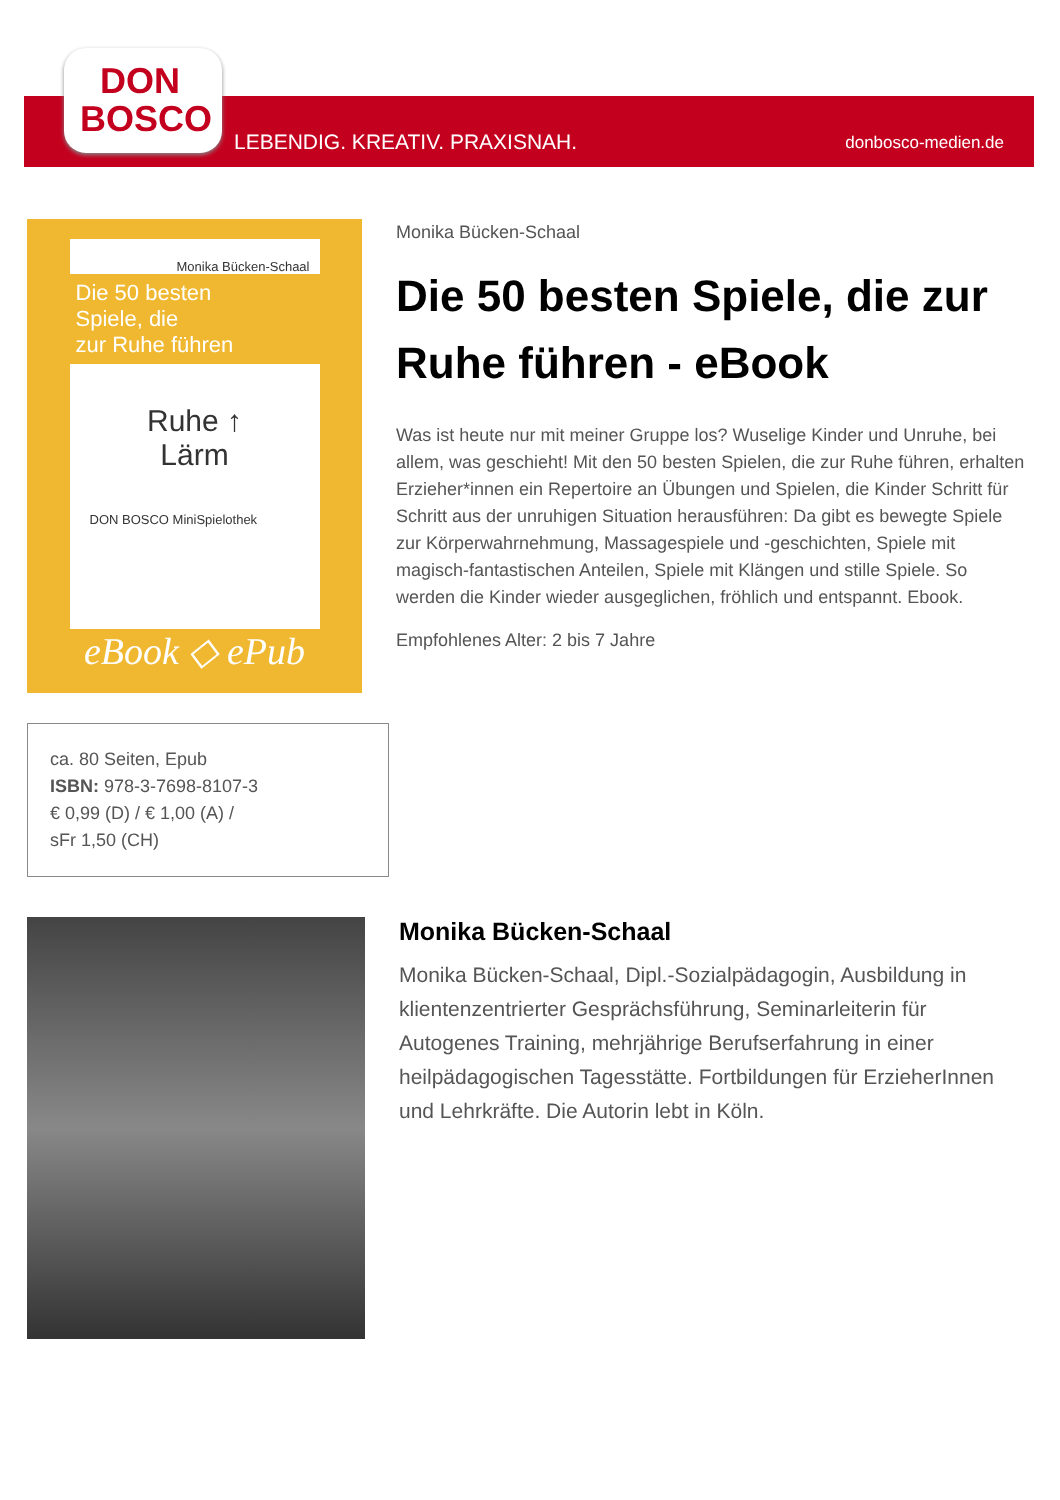DON BOSCO
LEBENDIG. KREATIV. PRAXISNAH. donbosco-medien.de
Monika Bücken-Schaal
Die 50 besten
Spiele, die
zur Ruhe führen
Ruhe ↑
Lärm
DON BOSCO MiniSpielothek
eBook ◇ ePub
Monika Bücken-Schaal
Die 50 besten Spiele, die zur Ruhe führen - eBook
Was ist heute nur mit meiner Gruppe los? Wuselige Kinder und Unruhe, bei allem, was geschieht! Mit den 50 besten Spielen, die zur Ruhe führen, erhalten Erzieher*innen ein Repertoire an Übungen und Spielen, die Kinder Schritt für Schritt aus der unruhigen Situation herausführen: Da gibt es bewegte Spiele zur Körperwahrnehmung, Massagespiele und -geschichten, Spiele mit magisch-fantastischen Anteilen, Spiele mit Klängen und stille Spiele. So werden die Kinder wieder ausgeglichen, fröhlich und entspannt. Ebook.
Empfohlenes Alter: 2 bis 7 Jahre
ca. 80 Seiten, Epub
ISBN: 978-3-7698-8107-3
€ 0,99 (D) / € 1,00 (A) /
sFr 1,50 (CH)
Monika Bücken-Schaal
Monika Bücken-Schaal, Dipl.-Sozialpädagogin, Ausbildung in klientenzentrierter Gesprächsführung, Seminarleiterin für Autogenes Training, mehrjährige Berufserfahrung in einer heilpädagogischen Tagesstätte. Fortbildungen für ErzieherInnen und Lehrkräfte. Die Autorin lebt in Köln.